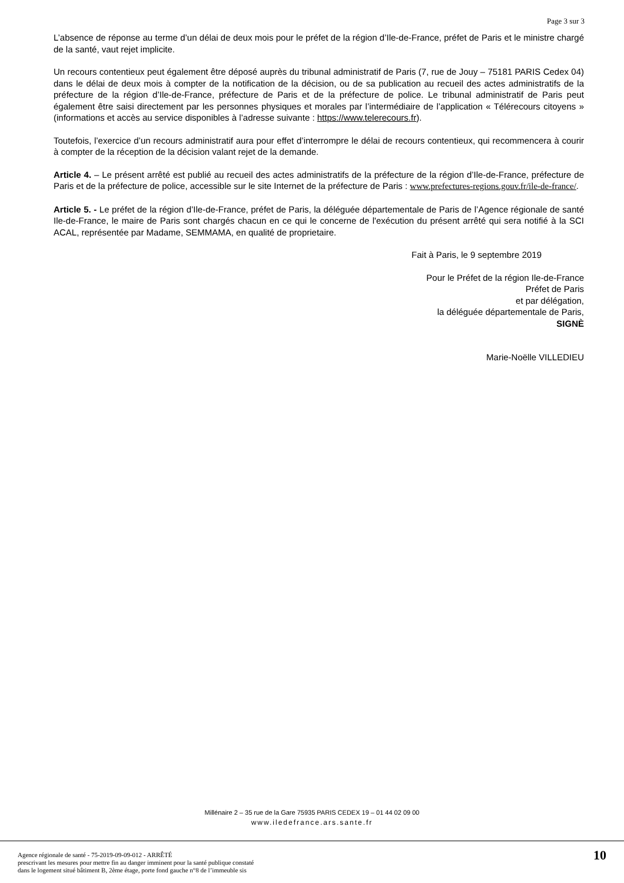Page 3 sur 3
L’absence de réponse au terme d’un délai de deux mois pour le préfet de la région d’Ile-de-France, préfet de Paris et le ministre chargé de la santé, vaut rejet implicite.
Un recours contentieux peut également être déposé auprès du tribunal administratif de Paris (7, rue de Jouy – 75181 PARIS Cedex 04) dans le délai de deux mois à compter de la notification de la décision, ou de sa publication au recueil des actes administratifs de la préfecture de la région d’Ile-de-France, préfecture de Paris et de la préfecture de police. Le tribunal administratif de Paris peut également être saisi directement par les personnes physiques et morales par l’intermédiaire de l’application « Télérecours citoyens » (informations et accès au service disponibles à l’adresse suivante : https://www.telerecours.fr).
Toutefois, l’exercice d’un recours administratif aura pour effet d’interrompre le délai de recours contentieux, qui recommencera à courir à compter de la réception de la décision valant rejet de la demande.
Article 4. – Le présent arrêté est publié au recueil des actes administratifs de la préfecture de la région d’Ile-de-France, préfecture de Paris et de la préfecture de police, accessible sur le site Internet de la préfecture de Paris : www.prefectures-regions.gouv.fr/ile-de-france/.
Article 5. - Le préfet de la région d’Ile-de-France, préfet de Paris, la déléguée départementale de Paris de l’Agence régionale de santé Ile-de-France, le maire de Paris sont chargés chacun en ce qui le concerne de l'exécution du présent arrêté qui sera notifié à la SCI ACAL, représentée par Madame, SEMMAMA, en qualité de proprietaire.
Fait à Paris, le 9 septembre 2019
Pour le Préfet de la région Ile-de-France
Préfet de Paris
et par délégation,
la déléguée départementale de Paris,
SIGNÈ
Marie-Noëlle VILLEDIEU
Millénaire 2 – 35 rue de la Gare 75935 PARIS CEDEX 19 – 01 44 02 09 00
www.iledefrance.ars.sante.fr
Agence régionale de santé - 75-2019-09-09-012 - ARRÊTÉ
prescrivant les mesures pour mettre fin au danger imminent pour la santé publique constaté
dans le logement situé bâtiment B, 2ème étage, porte fond gauche n°8 de l’immeuble sis
10